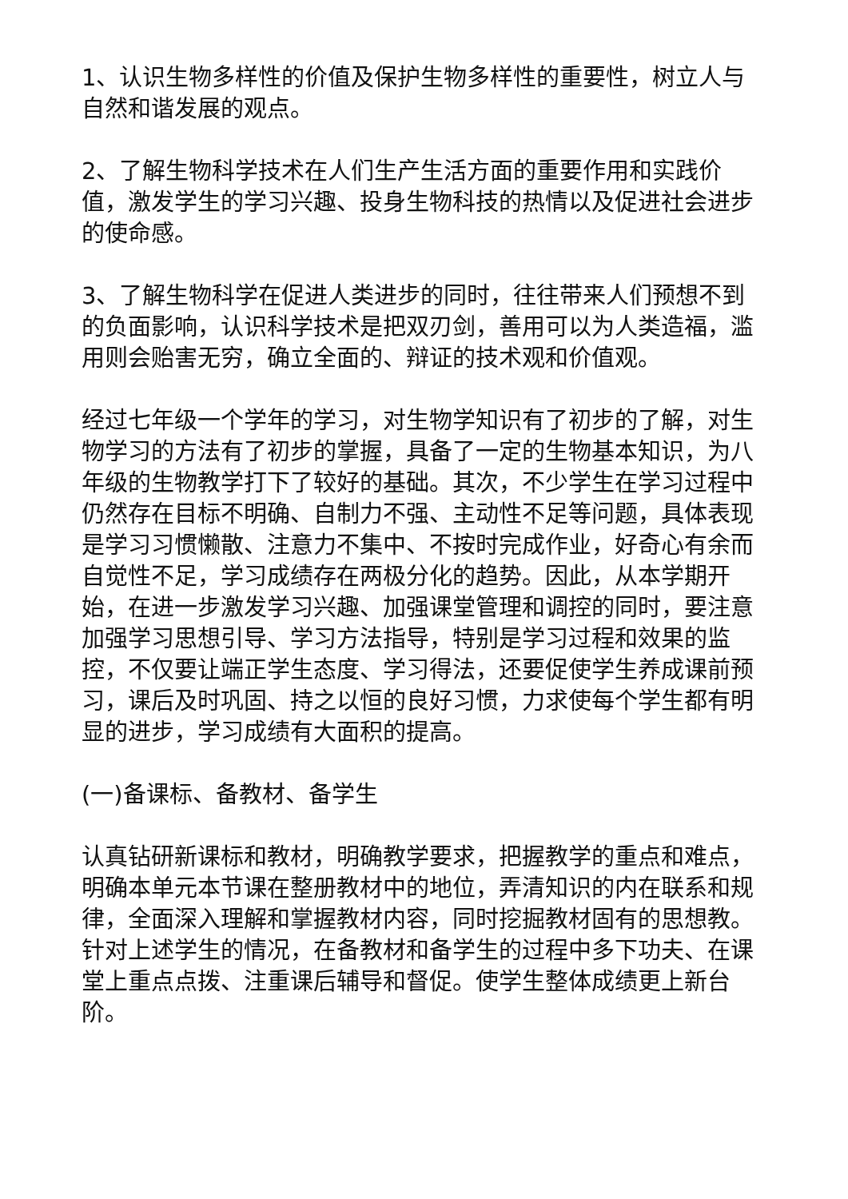1、认识生物多样性的价值及保护生物多样性的重要性，树立人与自然和谐发展的观点。
2、了解生物科学技术在人们生产生活方面的重要作用和实践价值，激发学生的学习兴趣、投身生物科技的热情以及促进社会进步的使命感。
3、了解生物科学在促进人类进步的同时，往往带来人们预想不到的负面影响，认识科学技术是把双刃剑，善用可以为人类造福，滥用则会贻害无穷，确立全面的、辩证的技术观和价值观。
经过七年级一个学年的学习，对生物学知识有了初步的了解，对生物学习的方法有了初步的掌握，具备了一定的生物基本知识，为八年级的生物教学打下了较好的基础。其次，不少学生在学习过程中仍然存在目标不明确、自制力不强、主动性不足等问题，具体表现是学习习惯懒散、注意力不集中、不按时完成作业，好奇心有余而自觉性不足，学习成绩存在两极分化的趋势。因此，从本学期开始，在进一步激发学习兴趣、加强课堂管理和调控的同时，要注意加强学习思想引导、学习方法指导，特别是学习过程和效果的监控，不仅要让端正学生态度、学习得法，还要促使学生养成课前预习，课后及时巩固、持之以恒的良好习惯，力求使每个学生都有明显的进步，学习成绩有大面积的提高。
(一)备课标、备教材、备学生
认真钻研新课标和教材，明确教学要求，把握教学的重点和难点，明确本单元本节课在整册教材中的地位，弄清知识的内在联系和规律，全面深入理解和掌握教材内容，同时挖掘教材固有的思想教。针对上述学生的情况，在备教材和备学生的过程中多下功夫、在课堂上重点点拨、注重课后辅导和督促。使学生整体成绩更上新台阶。